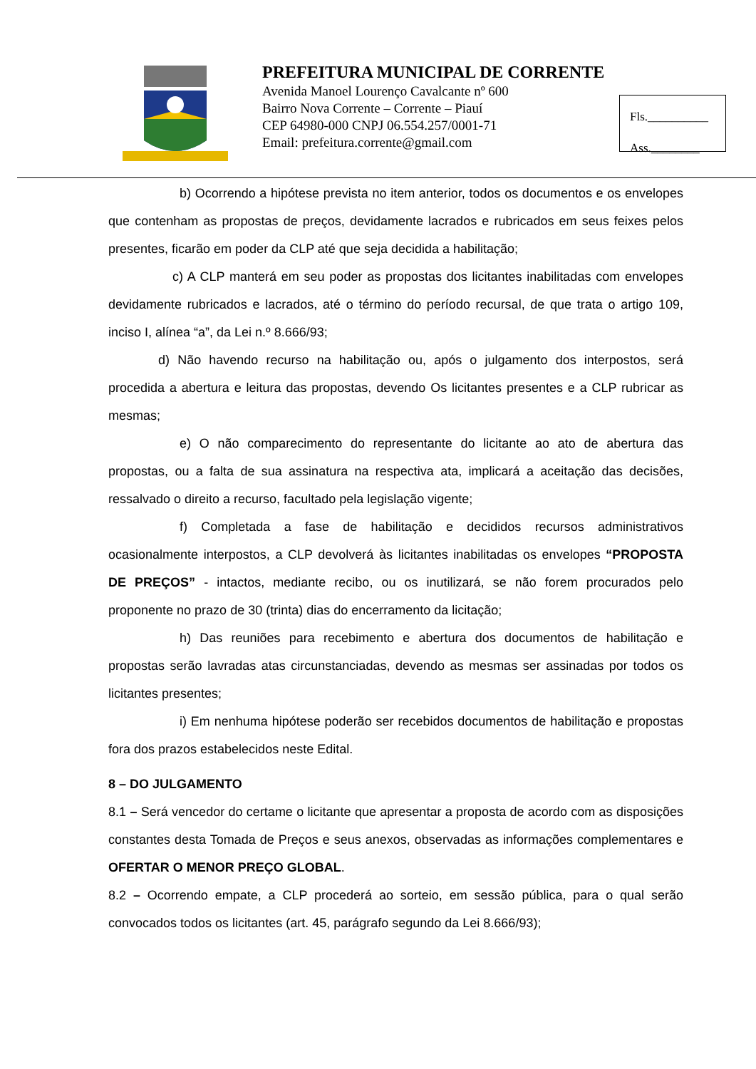PREFEITURA MUNICIPAL DE CORRENTE
Avenida Manoel Lourenço Cavalcante nº 600
Bairro Nova Corrente – Corrente – Piauí
CEP 64980-000 CNPJ 06.554.257/0001-71
Email: prefeitura.corrente@gmail.com
Fls.__________
Ass.________
b) Ocorrendo a hipótese prevista no item anterior, todos os documentos e os envelopes que contenham as propostas de preços, devidamente lacrados e rubricados em seus feixes pelos presentes, ficarão em poder da CLP até que seja decidida a habilitação;
c) A CLP manterá em seu poder as propostas dos licitantes inabilitadas com envelopes devidamente rubricados e lacrados, até o término do período recursal, de que trata o artigo 109, inciso I, alínea “a”, da Lei n.º 8.666/93;
d) Não havendo recurso na habilitação ou, após o julgamento dos interpostos, será procedida a abertura e leitura das propostas, devendo Os licitantes presentes e a CLP rubricar as mesmas;
e) O não comparecimento do representante do licitante ao ato de abertura das propostas, ou a falta de sua assinatura na respectiva ata, implicará a aceitação das decisões, ressalvado o direito a recurso, facultado pela legislação vigente;
f) Completada a fase de habilitação e decididos recursos administrativos ocasionalmente interpostos, a CLP devolverá às licitantes inabilitadas os envelopes “PROPOSTA DE PREÇOS” - intactos, mediante recibo, ou os inutilizará, se não forem procurados pelo proponente no prazo de 30 (trinta) dias do encerramento da licitação;
h) Das reuniões para recebimento e abertura dos documentos de habilitação e propostas serão lavradas atas circunstanciadas, devendo as mesmas ser assinadas por todos os licitantes presentes;
i) Em nenhuma hipótese poderão ser recebidos documentos de habilitação e propostas fora dos prazos estabelecidos neste Edital.
8 – DO JULGAMENTO
8.1 – Será vencedor do certame o licitante que apresentar a proposta de acordo com as disposições constantes desta Tomada de Preços e seus anexos, observadas as informações complementares e OFERTAR O MENOR PREÇO GLOBAL.
8.2 – Ocorrendo empate, a CLP procederá ao sorteio, em sessão pública, para o qual serão convocados todos os licitantes (art. 45, parágrafo segundo da Lei 8.666/93);